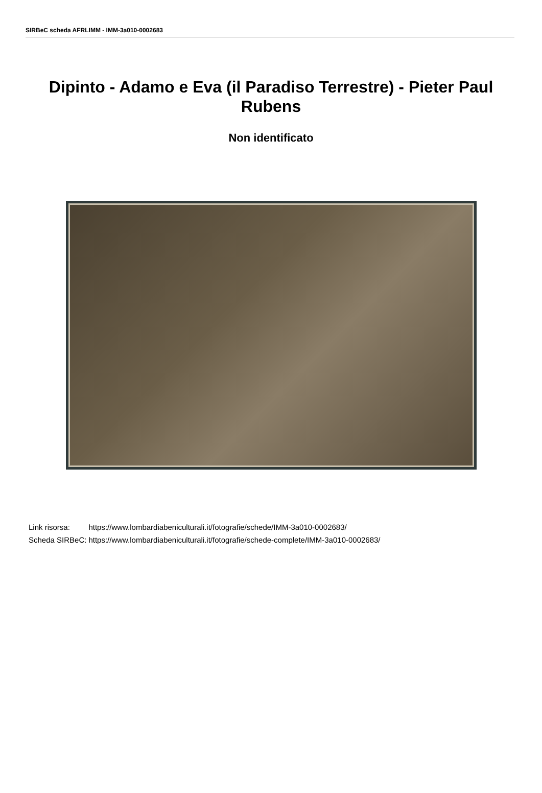SIRBeC scheda AFRLIMM - IMM-3a010-0002683
Dipinto - Adamo e Eva (il Paradiso Terrestre) - Pieter Paul Rubens
Non identificato
| Link risorsa: | https://www.lombardiabeniculturali.it/fotografie/schede/IMM-3a010-0002683/ |
| Scheda SIRBeC: | https://www.lombardiabeniculturali.it/fotografie/schede-complete/IMM-3a010-0002683/ |